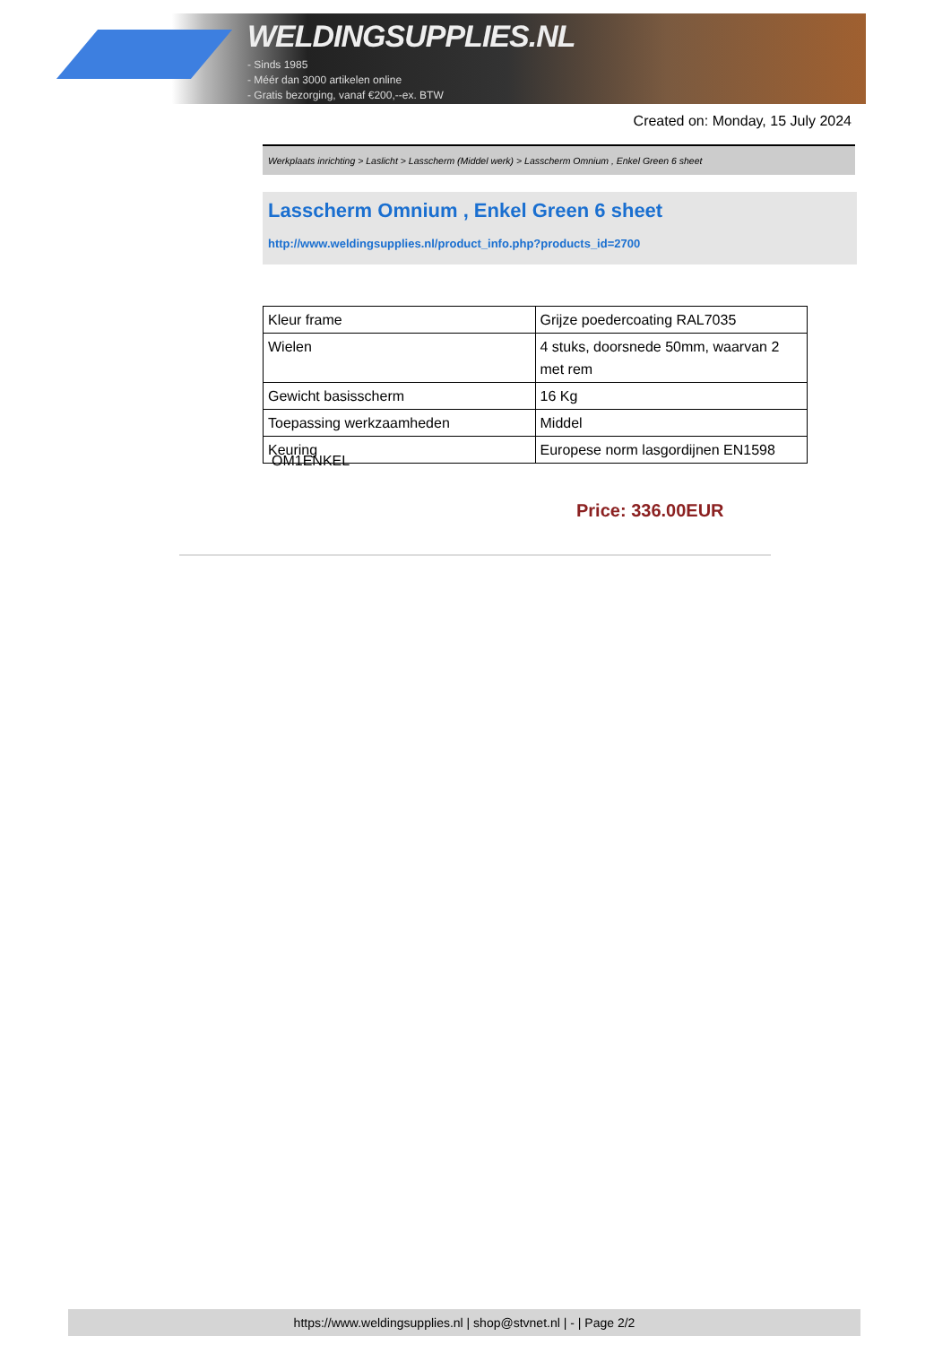WELDINGSUPPLIES.NL
- Sinds 1985
- Méér dan 3000 artikelen online
- Gratis bezorging, vanaf €200,--ex. BTW
Created on: Monday, 15 July 2024
Werkplaats inrichting > Laslicht > Lasscherm (Middel werk) > Lasscherm Omnium , Enkel Green 6 sheet
Lasscherm Omnium , Enkel Green 6 sheet
http://www.weldingsupplies.nl/product_info.php?products_id=2700
| Kleur frame | Grijze poedercoating RAL7035 |
| Wielen | 4 stuks, doorsnede 50mm, waarvan 2 met rem |
| Gewicht basisscherm | 16 Kg |
| Toepassing werkzaamheden | Middel |
| Keuring | Europese norm lasgordijnen EN1598 |
OM1ENKEL
Price: 336.00EUR
https://www.weldingsupplies.nl | shop@stvnet.nl | - | Page 2/2